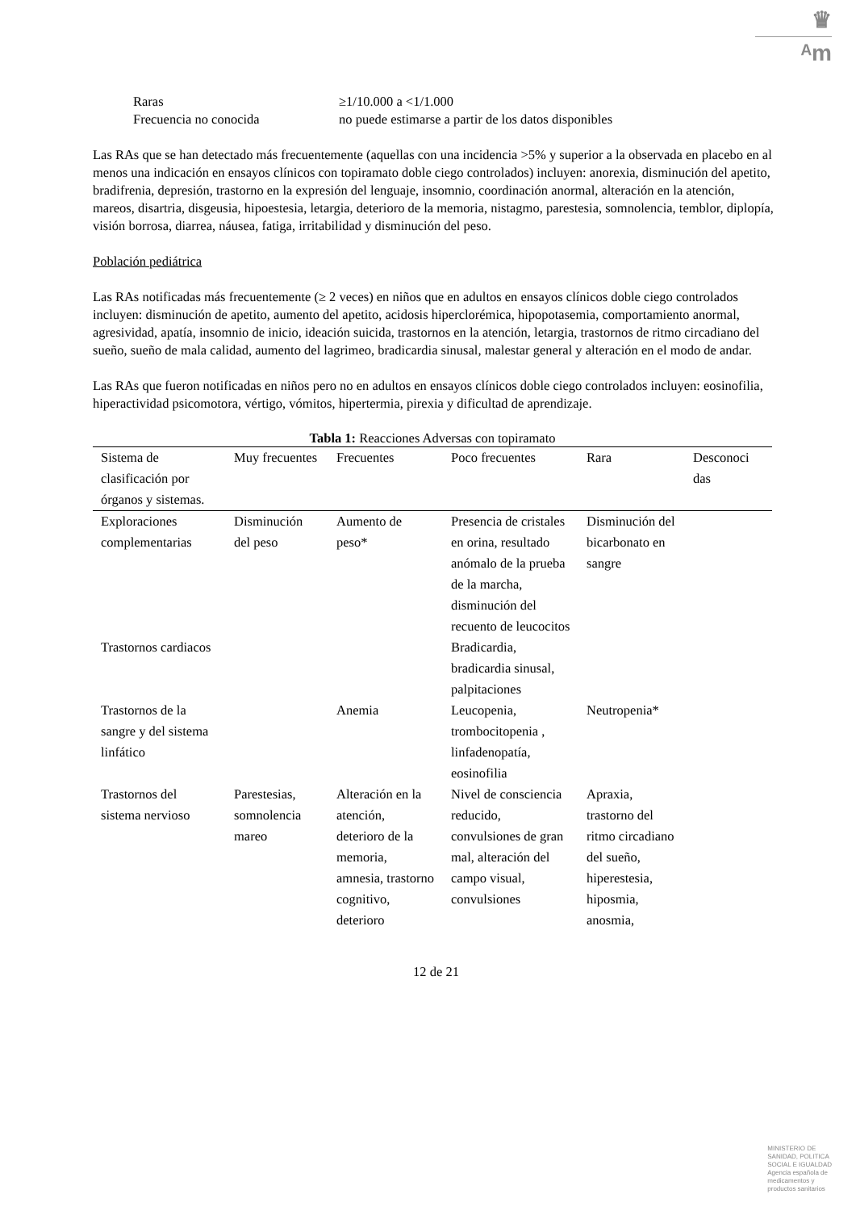♛
ᴬm
| Raras | ≥1/10.000 a <1/1.000 |
| Frecuencia no conocida | no puede estimarse a partir de los datos disponibles |
Las RAs que se han detectado más frecuentemente (aquellas con una incidencia >5% y superior a la observada en placebo en al menos una indicación en ensayos clínicos con topiramato doble ciego controlados) incluyen: anorexia, disminución del apetito, bradifrenia, depresión, trastorno en la expresión del lenguaje, insomnio, coordinación anormal, alteración en la atención, mareos, disartria, disgeusia, hipoestesia, letargia, deterioro de la memoria, nistagmo, parestesia, somnolencia, temblor, diplopía, visión borrosa, diarrea, náusea, fatiga, irritabilidad y disminución del peso.
Población pediátrica
Las RAs notificadas más frecuentemente (≥ 2 veces) en niños que en adultos en ensayos clínicos doble ciego controlados incluyen: disminución de apetito, aumento del apetito, acidosis hiperclorémica, hipopotasemia, comportamiento anormal, agresividad, apatía, insomnio de inicio, ideación suicida, trastornos en la atención, letargia, trastornos de ritmo circadiano del sueño, sueño de mala calidad, aumento del lagrimeo, bradicardia sinusal, malestar general y alteración en el modo de andar.
Las RAs que fueron notificadas en niños pero no en adultos en ensayos clínicos doble ciego controlados incluyen: eosinofilia, hiperactividad psicomotora, vértigo, vómitos, hipertermia, pirexia y dificultad de aprendizaje.
Tabla 1: Reacciones Adversas con topiramato
| Sistema de clasificación por órganos y sistemas. | Muy frecuentes | Frecuentes | Poco frecuentes | Rara | Desconoci das |
| --- | --- | --- | --- | --- | --- |
| Exploraciones complementarias | Disminución del peso | Aumento de peso* | Presencia de cristales en orina, resultado anómalo de la prueba de la marcha, disminución del recuento de leucocitos | Disminución del bicarbonato en sangre | |
| Trastornos cardiacos | | | Bradicardia, bradicardia sinusal, palpitaciones | | |
| Trastornos de la sangre y del sistema linfático | | Anemia | Leucopenia, trombocitopenia , linfadenopatía, eosinofilia | Neutropenia* | |
| Trastornos del sistema nervioso | Parestesias, somnolencia mareo | Alteración en la atención, deterioro de la memoria, amnesia, trastorno cognitivo, deterioro | Nivel de consciencia reducido, convulsiones de gran mal, alteración del campo visual, convulsiones | Apraxia, trastorno del ritmo circadiano del sueño, hiperestesia, hiposmia, anosmia, | |
12 de 21
MINISTERIO DE
SANIDAD, POLITICA
SOCIAL E IGUALDAD
Agencia española de
medicamentos y
productos sanitarios